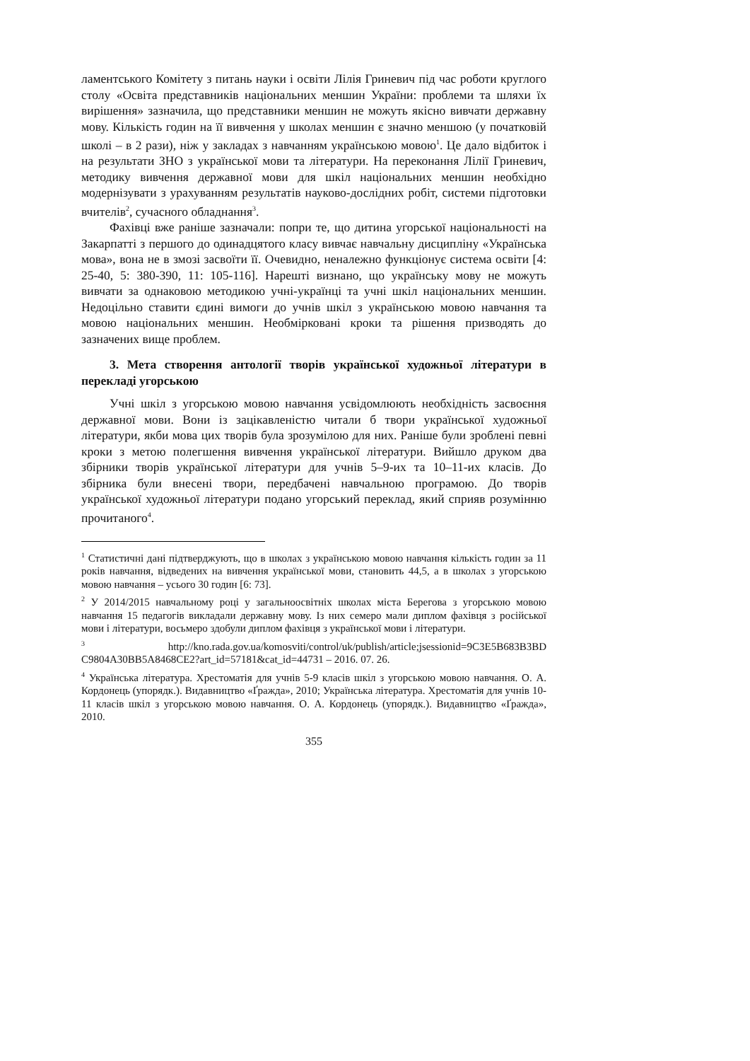ламентського Комітету з питань науки і освіти Лілія Гриневич під час роботи круглого столу «Освіта представників національних меншин України: проблеми та шляхи їх вирішення» зазначила, що представники меншин не можуть якісно вивчати державну мову. Кількість годин на її вивчення у школах меншин є значно меншою (у початковій школі – в 2 рази), ніж у закладах з навчанням українською мовою<sup>1</sup>. Це дало відбиток і на результати ЗНО з української мови та літератури. На переконання Лілії Гриневич, методику вивчення державної мови для шкіл національних меншин необхідно модернізувати з урахуванням результатів науково-дослідних робіт, системи підготовки вчителів<sup>2</sup>, сучасного обладнання<sup>3</sup>.
Фахівці вже раніше зазначали: попри те, що дитина угорської національності на Закарпатті з першого до одинадцятого класу вивчає навчальну дисципліну «Українська мова», вона не в змозі засвоїти її. Очевидно, неналежно функціонує система освіти [4: 25-40, 5: 380-390, 11: 105-116]. Нарешті визнано, що українську мову не можуть вивчати за однаковою методикою учні-українці та учні шкіл національних меншин. Недоцільно ставити єдині вимоги до учнів шкіл з українською мовою навчання та мовою національних меншин. Необмірковані кроки та рішення призводять до зазначених вище проблем.
3. Мета створення антології творів української художньої літератури в перекладі угорською
Учні шкіл з угорською мовою навчання усвідомлюють необхідність засвоєння державної мови. Вони із зацікавленістю читали б твори української художньої літератури, якби мова цих творів була зрозумілою для них. Раніше були зроблені певні кроки з метою полегшення вивчення української літератури. Вийшло друком два збірники творів української літератури для учнів 5–9-их та 10–11-их класів. До збірника були внесені твори, передбачені навчальною програмою. До творів української художньої літератури подано угорський переклад, який сприяв розумінню прочитаного<sup>4</sup>.
<sup>1</sup> Статистичні дані підтверджують, що в школах з українською мовою навчання кількість годин за 11 років навчання, відведених на вивчення української мови, становить 44,5, а в школах з угорською мовою навчання – усього 30 годин [6: 73].
<sup>2</sup> У 2014/2015 навчальному році у загальноосвітніх школах міста Берегова з угорською мовою навчання 15 педагогів викладали державну мову. Із них семеро мали диплом фахівця з російської мови і літератури, восьмеро здобули диплом фахівця з української мови і літератури.
<sup>3</sup> http://kno.rada.gov.ua/komosviti/control/uk/publish/article;jsessionid=9C3E5B683B3BD C9804A30BB5A8468CE2?art_id=57181&cat_id=44731 – 2016. 07. 26.
<sup>4</sup> Українська література. Хрестоматія для учнів 5-9 класів шкіл з угорською мовою навчання. О. А. Кордонець (упорядк.). Видавництво «Ґражда», 2010; Українська література. Хрестоматія для учнів 10-11 класів шкіл з угорською мовою навчання. О. А. Кордонець (упорядк.). Видавництво «Ґражда», 2010.
355